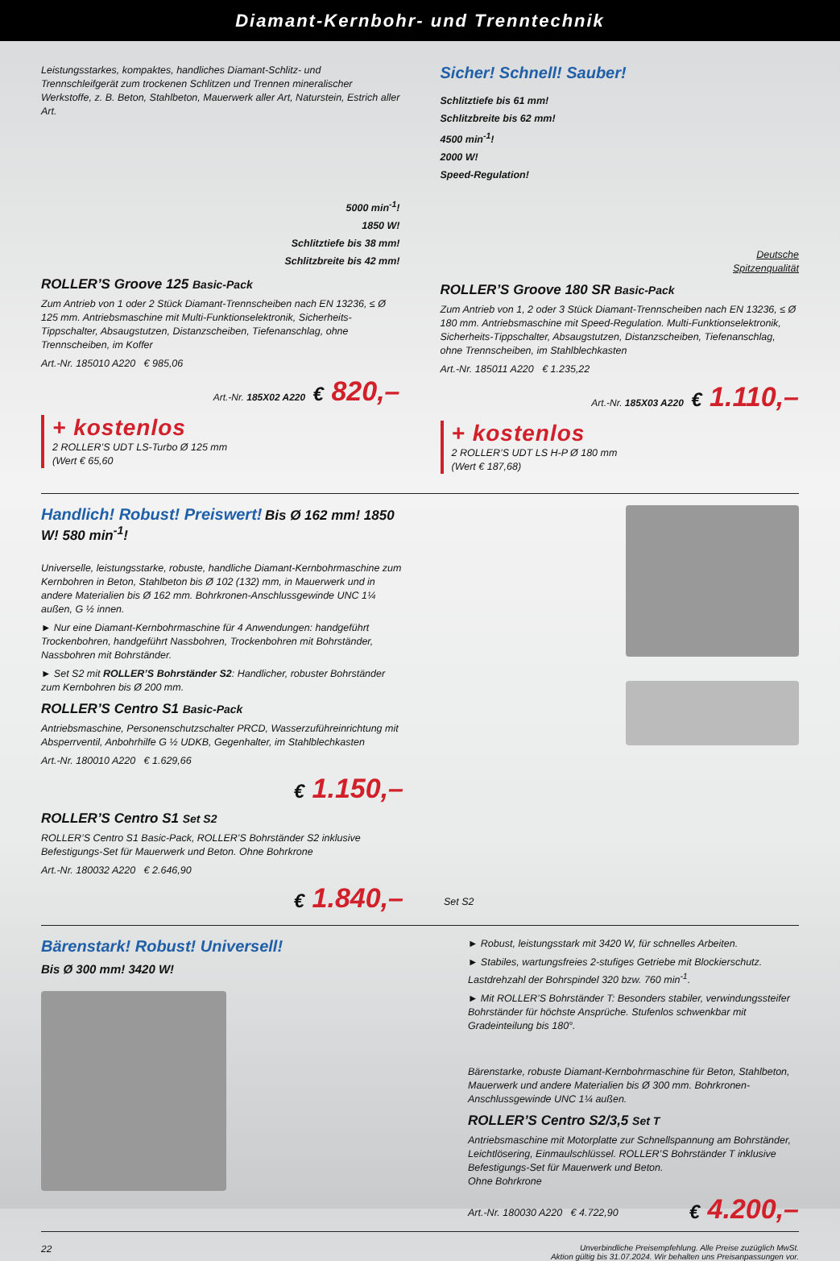Diamant-Kernbohr- und Trenntechnik
Leistungsstarkes, kompaktes, handliches Diamant-Schlitz- und Trennschleifgerät zum trockenen Schlitzen und Trennen mineralischer Werkstoffe, z. B. Beton, Stahlbeton, Mauerwerk aller Art, Naturstein, Estrich aller Art.
5000 min<sup>-1</sup>!
1850 W!
Schlitztiefe bis 38 mm!
Schlitzbreite bis 42 mm!
ROLLER’S Groove 125 Basic-Pack
Zum Antrieb von 1 oder 2 Stück Diamant-Trennscheiben nach EN 13236, ≤ Ø 125 mm. Antriebsmaschine mit Multi-Funktionselektronik, Sicherheits-Tippschalter, Absaugstutzen, Distanzscheiben, Tiefenanschlag, ohne Trennscheiben, im Koffer
Art.-Nr. 185010 A220 € 985,06
Art.-Nr. 185X02 A220 € 820,–
+ kostenlos
2 ROLLER’S UDT LS-Turbo Ø 125 mm
(Wert € 65,60
Sicher! Schnell! Sauber!
Schlitztiefe bis 61 mm!
Schlitzbreite bis 62 mm!
4500 min<sup>-1</sup>!
2000 W!
Speed-Regulation!
Deutsche
Spitzenqualität
ROLLER’S Groove 180 SR Basic-Pack
Zum Antrieb von 1, 2 oder 3 Stück Diamant-Trennscheiben nach EN 13236, ≤ Ø 180 mm. Antriebsmaschine mit Speed-Regulation. Multi-Funktionselektronik, Sicherheits-Tippschalter, Absaugstutzen, Distanzscheiben, Tiefenanschlag, ohne Trennscheiben, im Stahlblechkasten
Art.-Nr. 185011 A220 € 1.235,22
Art.-Nr. 185X03 A220 € 1.110,–
+ kostenlos
2 ROLLER’S UDT LS H-P Ø 180 mm
(Wert € 187,68)
Handlich! Robust! Preiswert! Bis Ø 162 mm! 1850 W! 580 min<sup>-1</sup>!
Universelle, leistungsstarke, robuste, handliche Diamant-Kernbohrmaschine zum Kernbohren in Beton, Stahlbeton bis Ø 102 (132) mm, in Mauerwerk und in andere Materialien bis Ø 162 mm. Bohrkronen-Anschlussgewinde UNC 1¼ außen, G ½ innen.
► Nur eine Diamant-Kernbohrmaschine für 4 Anwendungen: handgeführt Trockenbohren, handgeführt Nassbohren, Trockenbohren mit Bohrständer, Nassbohren mit Bohrständer.
► Set S2 mit ROLLER’S Bohrständer S2: Handlicher, robuster Bohrständer zum Kernbohren bis Ø 200 mm.
ROLLER’S Centro S1 Basic-Pack
Antriebsmaschine, Personenschutzschalter PRCD, Wasserzuführeinrichtung mit Absperrventil, Anbohrhilfe G ½ UDKB, Gegenhalter, im Stahlblechkasten
Art.-Nr. 180010 A220 € 1.629,66
€ 1.150,–
ROLLER’S Centro S1 Set S2
ROLLER’S Centro S1 Basic-Pack, ROLLER’S Bohrständer S2 inklusive Befestigungs-Set für Mauerwerk und Beton. Ohne Bohrkrone
Art.-Nr. 180032 A220 € 2.646,90
€ 1.840,–
Set S2
Bärenstark! Robust! Universell!
Bis Ø 300 mm! 3420 W!
► Robust, leistungsstark mit 3420 W, für schnelles Arbeiten.
► Stabiles, wartungsfreies 2-stufiges Getriebe mit Blockierschutz. Lastdrehzahl der Bohrspindel 320 bzw. 760 min<sup>-1</sup>.
► Mit ROLLER’S Bohrständer T: Besonders stabiler, verwindungssteifer Bohrständer für höchste Ansprüche. Stufenlos schwenkbar mit Gradeinteilung bis 180°.
Bärenstarke, robuste Diamant-Kernbohrmaschine für Beton, Stahlbeton, Mauerwerk und andere Materialien bis Ø 300 mm. Bohrkronen-Anschlussgewinde UNC 1¼ außen.
ROLLER’S Centro S2/3,5 Set T
Antriebsmaschine mit Motorplatte zur Schnellspannung am Bohrständer, Leichtlösering, Einmaulschlüssel. ROLLER’S Bohrständer T inklusive Befestigungs-Set für Mauerwerk und Beton.
Ohne Bohrkrone
Art.-Nr. 180030 A220 € 4.722,90
€ 4.200,–
22 Unverbindliche Preisempfehlung. Alle Preise zuzüglich MwSt.
Aktion gültig bis 31.07.2024. Wir behalten uns Preisanpassungen vor.